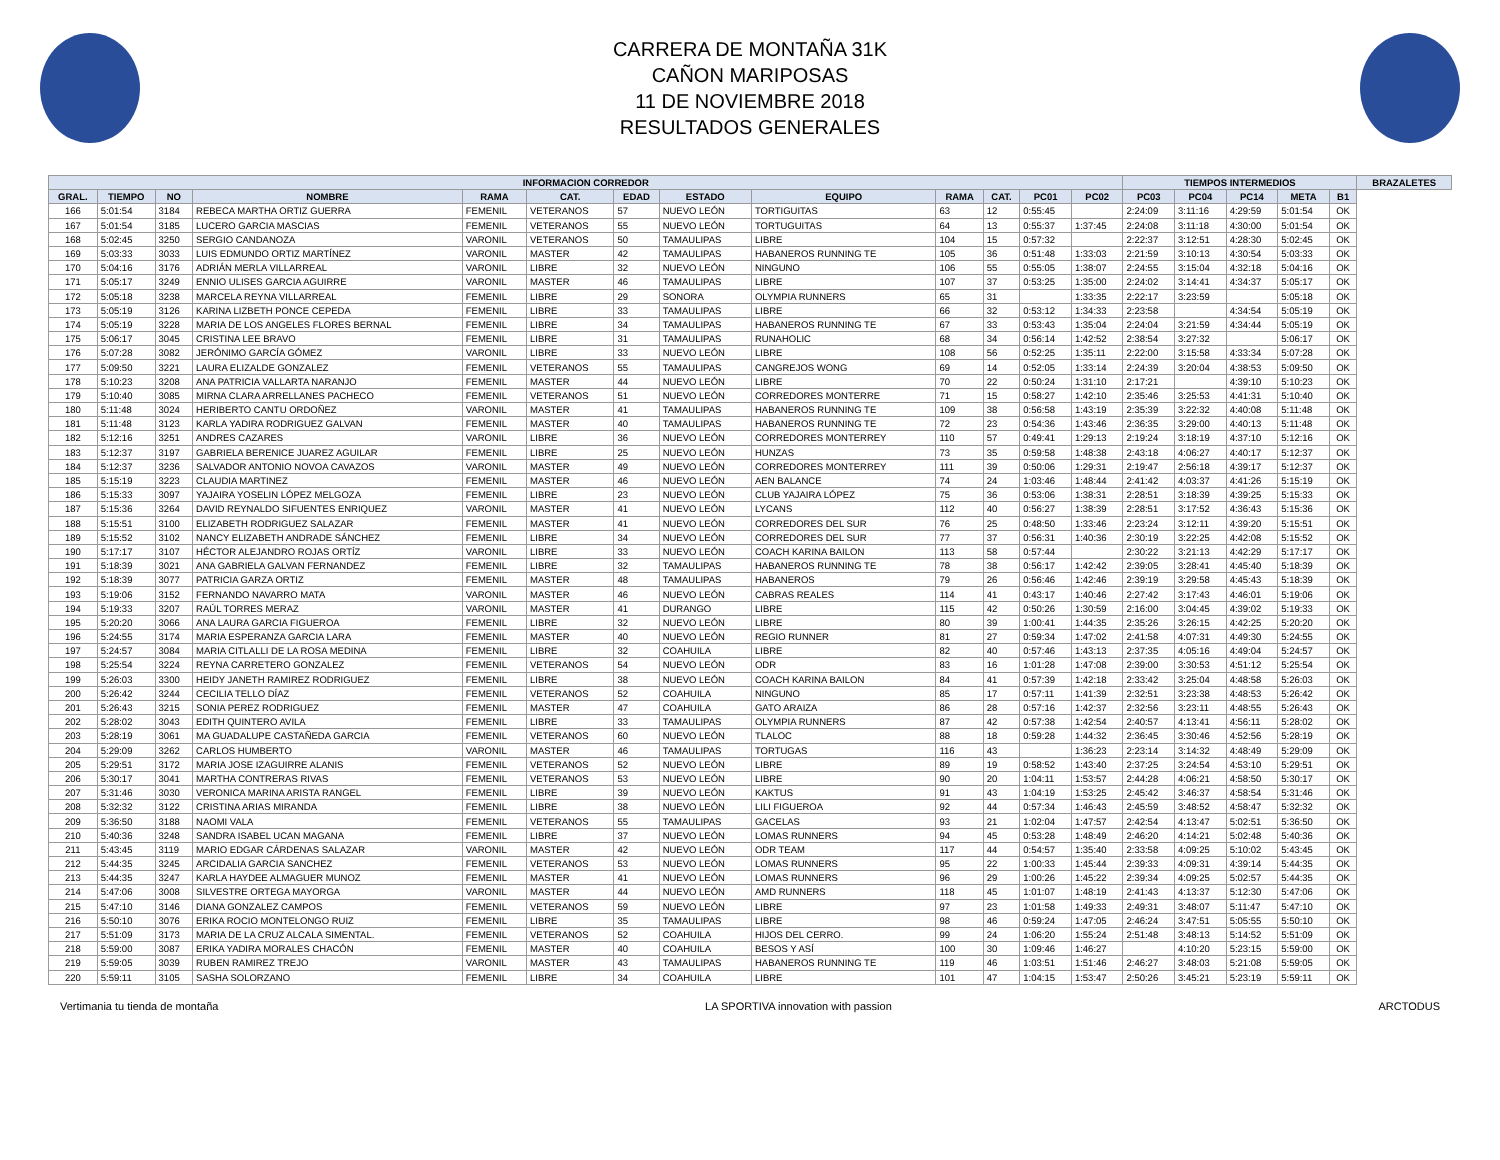CARRERA DE MONTAÑA 31K
CAÑON MARIPOSAS
11 DE NOVIEMBRE 2018
RESULTADOS GENERALES
| INFORMACION CORREDOR | | | | | | | | | | | | | TIEMPOS INTERMEDIOS | | | | | BRAZALETES |
| --- | --- | --- | --- | --- | --- | --- | --- | --- | --- | --- | --- | --- | --- | --- | --- | --- | --- | --- |
| GRAL. | TIEMPO | NO | NOMBRE | RAMA | CAT. | EDAD | ESTADO | EQUIPO | RAMA | CAT. | PC01 | PC02 | PC03 | PC04 | PC14 | META | B1 | |
| 166 | 5:01:54 | 3184 | REBECA MARTHA ORTIZ GUERRA | FEMENIL | VETERANOS | 57 | NUEVO LEÓN | TORTIGUITAS | 63 | 12 | 0:55:45 | | 2:24:09 | 3:11:16 | 4:29:59 | 5:01:54 | OK | |
| 167 | 5:01:54 | 3185 | LUCERO GARCIA MASCIAS | FEMENIL | VETERANOS | 55 | NUEVO LEÓN | TORTUGUITAS | 64 | 13 | 0:55:37 | 1:37:45 | 2:24:08 | 3:11:18 | 4:30:00 | 5:01:54 | OK | |
| 168 | 5:02:45 | 3250 | SERGIO CANDANOZA | VARONIL | VETERANOS | 50 | TAMAULIPAS | LIBRE | 104 | 15 | 0:57:32 | | 2:22:37 | 3:12:51 | 4:28:30 | 5:02:45 | OK | |
| 169 | 5:03:33 | 3033 | LUIS EDMUNDO ORTIZ MARTÍNEZ | VARONIL | MASTER | 42 | TAMAULIPAS | HABANEROS RUNNING TE | 105 | 36 | 0:51:48 | 1:33:03 | 2:21:59 | 3:10:13 | 4:30:54 | 5:03:33 | OK | |
| 170 | 5:04:16 | 3176 | ADRIÁN MERLA VILLARREAL | VARONIL | LIBRE | 32 | NUEVO LEÓN | NINGUNO | 106 | 55 | 0:55:05 | 1:38:07 | 2:24:55 | 3:15:04 | 4:32:18 | 5:04:16 | OK | |
| 171 | 5:05:17 | 3249 | ENNIO ULISES GARCIA AGUIRRE | VARONIL | MASTER | 46 | TAMAULIPAS | LIBRE | 107 | 37 | 0:53:25 | 1:35:00 | 2:24:02 | 3:14:41 | 4:34:37 | 5:05:17 | OK | |
| 172 | 5:05:18 | 3238 | MARCELA REYNA VILLARREAL | FEMENIL | LIBRE | 29 | SONORA | OLYMPIA RUNNERS | 65 | 31 | | 1:33:35 | 2:22:17 | 3:23:59 | | 5:05:18 | OK | |
| 173 | 5:05:19 | 3126 | KARINA LIZBETH PONCE CEPEDA | FEMENIL | LIBRE | 33 | TAMAULIPAS | LIBRE | 66 | 32 | 0:53:12 | 1:34:33 | 2:23:58 | | 4:34:54 | 5:05:19 | OK | |
| 174 | 5:05:19 | 3228 | MARIA DE LOS ANGELES FLORES BERNAL | FEMENIL | LIBRE | 34 | TAMAULIPAS | HABANEROS RUNNING TE | 67 | 33 | 0:53:43 | 1:35:04 | 2:24:04 | 3:21:59 | 4:34:44 | 5:05:19 | OK | |
| 175 | 5:06:17 | 3045 | CRISTINA LEE BRAVO | FEMENIL | LIBRE | 31 | TAMAULIPAS | RUNAHOLIC | 68 | 34 | 0:56:14 | 1:42:52 | 2:38:54 | 3:27:32 | | 5:06:17 | OK | |
| 176 | 5:07:28 | 3082 | JERÓNIMO GARCÍA GÓMEZ | VARONIL | LIBRE | 33 | NUEVO LEÓN | LIBRE | 108 | 56 | 0:52:25 | 1:35:11 | 2:22:00 | 3:15:58 | 4:33:34 | 5:07:28 | OK | |
| 177 | 5:09:50 | 3221 | LAURA ELIZALDE GONZALEZ | FEMENIL | VETERANOS | 55 | TAMAULIPAS | CANGREJOS WONG | 69 | 14 | 0:52:05 | 1:33:14 | 2:24:39 | 3:20:04 | 4:38:53 | 5:09:50 | OK | |
| 178 | 5:10:23 | 3208 | ANA PATRICIA VALLARTA NARANJO | FEMENIL | MASTER | 44 | NUEVO LEÓN | LIBRE | 70 | 22 | 0:50:24 | 1:31:10 | 2:17:21 | | 4:39:10 | 5:10:23 | OK | |
| 179 | 5:10:40 | 3085 | MIRNA CLARA ARRELLANES PACHECO | FEMENIL | VETERANOS | 51 | NUEVO LEÓN | CORREDORES MONTERRE | 71 | 15 | 0:58:27 | 1:42:10 | 2:35:46 | 3:25:53 | 4:41:31 | 5:10:40 | OK | |
| 180 | 5:11:48 | 3024 | HERIBERTO CANTU ORDOÑEZ | VARONIL | MASTER | 41 | TAMAULIPAS | HABANEROS RUNNING TE | 109 | 38 | 0:56:58 | 1:43:19 | 2:35:39 | 3:22:32 | 4:40:08 | 5:11:48 | OK | |
| 181 | 5:11:48 | 3123 | KARLA YADIRA RODRIGUEZ GALVAN | FEMENIL | MASTER | 40 | TAMAULIPAS | HABANEROS RUNNING TE | 72 | 23 | 0:54:36 | 1:43:46 | 2:36:35 | 3:29:00 | 4:40:13 | 5:11:48 | OK | |
| 182 | 5:12:16 | 3251 | ANDRES CAZARES | VARONIL | LIBRE | 36 | NUEVO LEÓN | CORREDORES MONTERREY | 110 | 57 | 0:49:41 | 1:29:13 | 2:19:24 | 3:18:19 | 4:37:10 | 5:12:16 | OK | |
| 183 | 5:12:37 | 3197 | GABRIELA BERENICE JUAREZ AGUILAR | FEMENIL | LIBRE | 25 | NUEVO LEÓN | HUNZAS | 73 | 35 | 0:59:58 | 1:48:38 | 2:43:18 | 4:06:27 | 4:40:17 | 5:12:37 | OK | |
| 184 | 5:12:37 | 3236 | SALVADOR ANTONIO NOVOA CAVAZOS | VARONIL | MASTER | 49 | NUEVO LEÓN | CORREDORES MONTERREY | 111 | 39 | 0:50:06 | 1:29:31 | 2:19:47 | 2:56:18 | 4:39:17 | 5:12:37 | OK | |
| 185 | 5:15:19 | 3223 | CLAUDIA MARTINEZ | FEMENIL | MASTER | 46 | NUEVO LEÓN | AEN BALANCE | 74 | 24 | 1:03:46 | 1:48:44 | 2:41:42 | 4:03:37 | 4:41:26 | 5:15:19 | OK | |
| 186 | 5:15:33 | 3097 | YAJAIRA YOSELIN LÓPEZ MELGOZA | FEMENIL | LIBRE | 23 | NUEVO LEÓN | CLUB YAJAIRA LÓPEZ | 75 | 36 | 0:53:06 | 1:38:31 | 2:28:51 | 3:18:39 | 4:39:25 | 5:15:33 | OK | |
| 187 | 5:15:36 | 3264 | DAVID REYNALDO SIFUENTES ENRIQUEZ | VARONIL | MASTER | 41 | NUEVO LEÓN | LYCANS | 112 | 40 | 0:56:27 | 1:38:39 | 2:28:51 | 3:17:52 | 4:36:43 | 5:15:36 | OK | |
| 188 | 5:15:51 | 3100 | ELIZABETH RODRIGUEZ SALAZAR | FEMENIL | MASTER | 41 | NUEVO LEÓN | CORREDORES DEL SUR | 76 | 25 | 0:48:50 | 1:33:46 | 2:23:24 | 3:12:11 | 4:39:20 | 5:15:51 | OK | |
| 189 | 5:15:52 | 3102 | NANCY ELIZABETH ANDRADE SÁNCHEZ | FEMENIL | LIBRE | 34 | NUEVO LEÓN | CORREDORES DEL SUR | 77 | 37 | 0:56:31 | 1:40:36 | 2:30:19 | 3:22:25 | 4:42:08 | 5:15:52 | OK | |
| 190 | 5:17:17 | 3107 | HÉCTOR ALEJANDRO ROJAS ORTÍZ | VARONIL | LIBRE | 33 | NUEVO LEÓN | COACH KARINA BAILON | 113 | 58 | 0:57:44 | | 2:30:22 | 3:21:13 | 4:42:29 | 5:17:17 | OK | |
| 191 | 5:18:39 | 3021 | ANA GABRIELA GALVAN FERNANDEZ | FEMENIL | LIBRE | 32 | TAMAULIPAS | HABANEROS RUNNING TE | 78 | 38 | 0:56:17 | 1:42:42 | 2:39:05 | 3:28:41 | 4:45:40 | 5:18:39 | OK | |
| 192 | 5:18:39 | 3077 | PATRICIA GARZA ORTIZ | FEMENIL | MASTER | 48 | TAMAULIPAS | HABANEROS | 79 | 26 | 0:56:46 | 1:42:46 | 2:39:19 | 3:29:58 | 4:45:43 | 5:18:39 | OK | |
| 193 | 5:19:06 | 3152 | FERNANDO NAVARRO MATA | VARONIL | MASTER | 46 | NUEVO LEÓN | CABRAS REALES | 114 | 41 | 0:43:17 | 1:40:46 | 2:27:42 | 3:17:43 | 4:46:01 | 5:19:06 | OK | |
| 194 | 5:19:33 | 3207 | RAÚL TORRES MERAZ | VARONIL | MASTER | 41 | DURANGO | LIBRE | 115 | 42 | 0:50:26 | 1:30:59 | 2:16:00 | 3:04:45 | 4:39:02 | 5:19:33 | OK | |
| 195 | 5:20:20 | 3066 | ANA LAURA GARCIA FIGUEROA | FEMENIL | LIBRE | 32 | NUEVO LEÓN | LIBRE | 80 | 39 | 1:00:41 | 1:44:35 | 2:35:26 | 3:26:15 | 4:42:25 | 5:20:20 | OK | |
| 196 | 5:24:55 | 3174 | MARIA ESPERANZA GARCIA LARA | FEMENIL | MASTER | 40 | NUEVO LEÓN | REGIO RUNNER | 81 | 27 | 0:59:34 | 1:47:02 | 2:41:58 | 4:07:31 | 4:49:30 | 5:24:55 | OK | |
| 197 | 5:24:57 | 3084 | MARIA CITLALLI DE LA ROSA MEDINA | FEMENIL | LIBRE | 32 | COAHUILA | LIBRE | 82 | 40 | 0:57:46 | 1:43:13 | 2:37:35 | 4:05:16 | 4:49:04 | 5:24:57 | OK | |
| 198 | 5:25:54 | 3224 | REYNA CARRETERO GONZALEZ | FEMENIL | VETERANOS | 54 | NUEVO LEÓN | ODR | 83 | 16 | 1:01:28 | 1:47:08 | 2:39:00 | 3:30:53 | 4:51:12 | 5:25:54 | OK | |
| 199 | 5:26:03 | 3300 | HEIDY JANETH RAMIREZ RODRIGUEZ | FEMENIL | LIBRE | 38 | NUEVO LEÓN | COACH KARINA BAILON | 84 | 41 | 0:57:39 | 1:42:18 | 2:33:42 | 3:25:04 | 4:48:58 | 5:26:03 | OK | |
| 200 | 5:26:42 | 3244 | CECILIA TELLO DÍAZ | FEMENIL | VETERANOS | 52 | COAHUILA | NINGUNO | 85 | 17 | 0:57:11 | 1:41:39 | 2:32:51 | 3:23:38 | 4:48:53 | 5:26:42 | OK | |
| 201 | 5:26:43 | 3215 | SONIA PEREZ RODRIGUEZ | FEMENIL | MASTER | 47 | COAHUILA | GATO ARAIZA | 86 | 28 | 0:57:16 | 1:42:37 | 2:32:56 | 3:23:11 | 4:48:55 | 5:26:43 | OK | |
| 202 | 5:28:02 | 3043 | EDITH QUINTERO AVILA | FEMENIL | LIBRE | 33 | TAMAULIPAS | OLYMPIA RUNNERS | 87 | 42 | 0:57:38 | 1:42:54 | 2:40:57 | 4:13:41 | 4:56:11 | 5:28:02 | OK | |
| 203 | 5:28:19 | 3061 | MA GUADALUPE CASTAÑEDA GARCIA | FEMENIL | VETERANOS | 60 | NUEVO LEÓN | TLALOC | 88 | 18 | 0:59:28 | 1:44:32 | 2:36:45 | 3:30:46 | 4:52:56 | 5:28:19 | OK | |
| 204 | 5:29:09 | 3262 | CARLOS HUMBERTO | VARONIL | MASTER | 46 | TAMAULIPAS | TORTUGAS | 116 | 43 | | 1:36:23 | 2:23:14 | 3:14:32 | 4:48:49 | 5:29:09 | OK | |
| 205 | 5:29:51 | 3172 | MARIA JOSE IZAGUIRRE ALANIS | FEMENIL | VETERANOS | 52 | NUEVO LEÓN | LIBRE | 89 | 19 | 0:58:52 | 1:43:40 | 2:37:25 | 3:24:54 | 4:53:10 | 5:29:51 | OK | |
| 206 | 5:30:17 | 3041 | MARTHA CONTRERAS RIVAS | FEMENIL | VETERANOS | 53 | NUEVO LEÓN | LIBRE | 90 | 20 | 1:04:11 | 1:53:57 | 2:44:28 | 4:06:21 | 4:58:50 | 5:30:17 | OK | |
| 207 | 5:31:46 | 3030 | VERONICA MARINA ARISTA RANGEL | FEMENIL | LIBRE | 39 | NUEVO LEÓN | KAKTUS | 91 | 43 | 1:04:19 | 1:53:25 | 2:45:42 | 3:46:37 | 4:58:54 | 5:31:46 | OK | |
| 208 | 5:32:32 | 3122 | CRISTINA ARIAS MIRANDA | FEMENIL | LIBRE | 38 | NUEVO LEÓN | LILI FIGUEROA | 92 | 44 | 0:57:34 | 1:46:43 | 2:45:59 | 3:48:52 | 4:58:47 | 5:32:32 | OK | |
| 209 | 5:36:50 | 3188 | NAOMI VALA | FEMENIL | VETERANOS | 55 | TAMAULIPAS | GACELAS | 93 | 21 | 1:02:04 | 1:47:57 | 2:42:54 | 4:13:47 | 5:02:51 | 5:36:50 | OK | |
| 210 | 5:40:36 | 3248 | SANDRA ISABEL UCAN MAGANA | FEMENIL | LIBRE | 37 | NUEVO LEÓN | LOMAS RUNNERS | 94 | 45 | 0:53:28 | 1:48:49 | 2:46:20 | 4:14:21 | 5:02:48 | 5:40:36 | OK | |
| 211 | 5:43:45 | 3119 | MARIO EDGAR CÁRDENAS SALAZAR | VARONIL | MASTER | 42 | NUEVO LEÓN | ODR TEAM | 117 | 44 | 0:54:57 | 1:35:40 | 2:33:58 | 4:09:25 | 5:10:02 | 5:43:45 | OK | |
| 212 | 5:44:35 | 3245 | ARCIDALIA GARCIA SANCHEZ | FEMENIL | VETERANOS | 53 | NUEVO LEÓN | LOMAS RUNNERS | 95 | 22 | 1:00:33 | 1:45:44 | 2:39:33 | 4:09:31 | 4:39:14 | 5:44:35 | OK | |
| 213 | 5:44:35 | 3247 | KARLA HAYDEE ALMAGUER MUNOZ | FEMENIL | MASTER | 41 | NUEVO LEÓN | LOMAS RUNNERS | 96 | 29 | 1:00:26 | 1:45:22 | 2:39:34 | 4:09:25 | 5:02:57 | 5:44:35 | OK | |
| 214 | 5:47:06 | 3008 | SILVESTRE ORTEGA MAYORGA | VARONIL | MASTER | 44 | NUEVO LEÓN | AMD RUNNERS | 118 | 45 | 1:01:07 | 1:48:19 | 2:41:43 | 4:13:37 | 5:12:30 | 5:47:06 | OK | |
| 215 | 5:47:10 | 3146 | DIANA GONZALEZ CAMPOS | FEMENIL | VETERANOS | 59 | NUEVO LEÓN | LIBRE | 97 | 23 | 1:01:58 | 1:49:33 | 2:49:31 | 3:48:07 | 5:11:47 | 5:47:10 | OK | |
| 216 | 5:50:10 | 3076 | ERIKA ROCIO MONTELONGO RUIZ | FEMENIL | LIBRE | 35 | TAMAULIPAS | LIBRE | 98 | 46 | 0:59:24 | 1:47:05 | 2:46:24 | 3:47:51 | 5:05:55 | 5:50:10 | OK | |
| 217 | 5:51:09 | 3173 | MARIA DE LA CRUZ ALCALA SIMENTAL. | FEMENIL | VETERANOS | 52 | COAHUILA | HIJOS DEL CERRO. | 99 | 24 | 1:06:20 | 1:55:24 | 2:51:48 | 3:48:13 | 5:14:52 | 5:51:09 | OK | |
| 218 | 5:59:00 | 3087 | ERIKA YADIRA MORALES CHACÓN | FEMENIL | MASTER | 40 | COAHUILA | BESOS Y ASÍ | 100 | 30 | 1:09:46 | 1:46:27 | | 4:10:20 | 5:23:15 | 5:59:00 | OK | |
| 219 | 5:59:05 | 3039 | RUBEN RAMIREZ TREJO | VARONIL | MASTER | 43 | TAMAULIPAS | HABANEROS RUNNING TE | 119 | 46 | 1:03:51 | 1:51:46 | 2:46:27 | 3:48:03 | 5:21:08 | 5:59:05 | OK | |
| 220 | 5:59:11 | 3105 | SASHA SOLORZANO | FEMENIL | LIBRE | 34 | COAHUILA | LIBRE | 101 | 47 | 1:04:15 | 1:53:47 | 2:50:26 | 3:45:21 | 5:23:19 | 5:59:11 | OK | |
Vertimania tu tienda de montaña LA SPORTIVA innovation with passion ARCTODUS